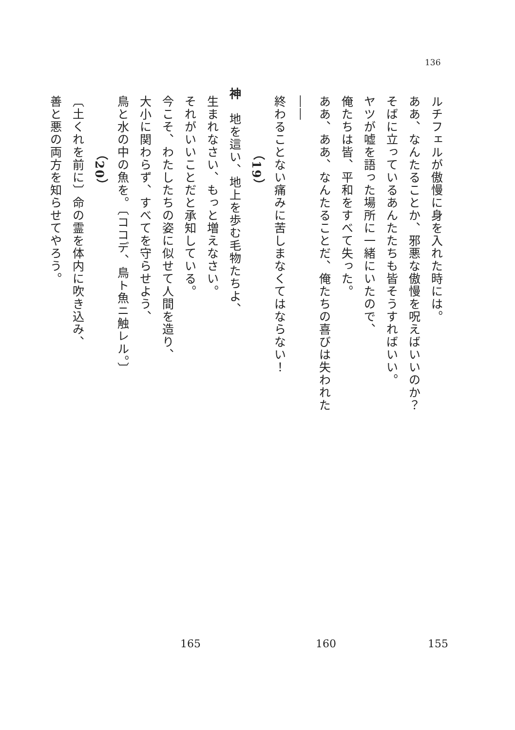136
ルチフェルが傲慢に身を入れた時には。
ああ、なんたることか、邪悪な傲慢を呪えばいいのか？
そばに立っているあんたたちも皆そうすればいい。
ヤツが嘘を語った場所に一緒にいたので、
俺たちは皆、平和をすべて失った。
ああ、ああ、なんたることだ、俺たちの喜びは失われた――
終わることない痛みに苦しまなくてはならない！
（19）
神　地を這い、地上を歩む毛物たちよ、
生まれなさい、もっと増えなさい。
それがいいことだと承知している。
今こそ、わたしたちの姿に似せて人間を造り、
大小に関わらず、すべてを守らせよう、
鳥と水の中の魚を。〔ココデ、鳥ト魚ニ触レル。〕
（20）
〔土くれを前に〕命の霊を体内に吹き込み、
善と悪の両方を知らせてやろう。
155 160 165